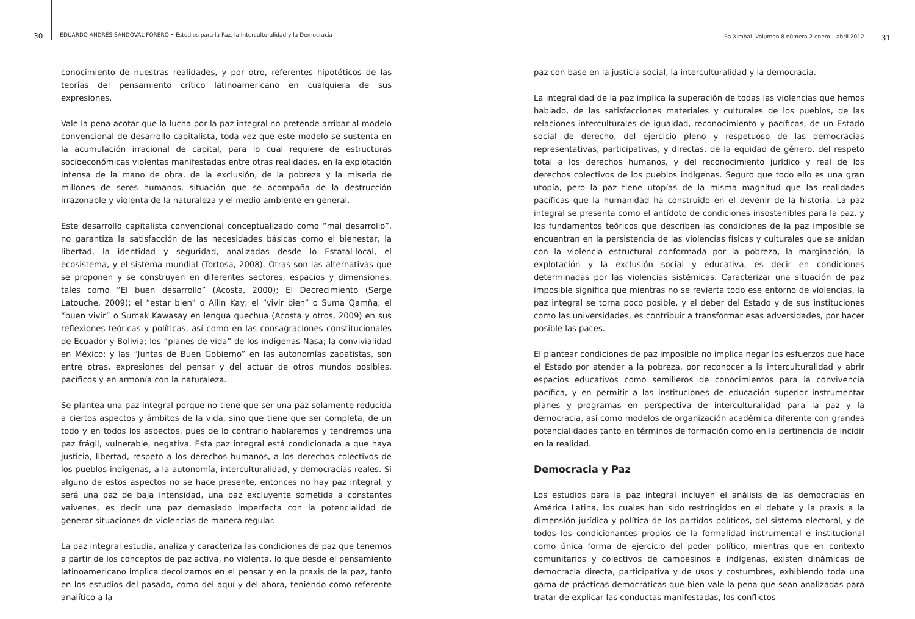30 EDUARDO ANDRÉS SANDOVAL FORERO • Estudios para la Paz, la Interculturalidad y la Democracia
Ra-Ximhai. Volumen 8 número 2 enero – abril 2012 31
conocimiento de nuestras realidades, y por otro, referentes hipotéticos de las teorías del pensamiento crítico latinoamericano en cualquiera de sus expresiones.
Vale la pena acotar que la lucha por la paz integral no pretende arribar al modelo convencional de desarrollo capitalista, toda vez que este modelo se sustenta en la acumulación irracional de capital, para lo cual requiere de estructuras socioeconómicas violentas manifestadas entre otras realidades, en la explotación intensa de la mano de obra, de la exclusión, de la pobreza y la miseria de millones de seres humanos, situación que se acompaña de la destrucción irrazonable y violenta de la naturaleza y el medio ambiente en general.
Este desarrollo capitalista convencional conceptualizado como “mal desarrollo”, no garantiza la satisfacción de las necesidades básicas como el bienestar, la libertad, la identidad y seguridad, analizadas desde lo Estatal-local, el ecosistema, y el sistema mundial (Tortosa, 2008). Otras son las alternativas que se proponen y se construyen en diferentes sectores, espacios y dimensiones, tales como “El buen desarrollo” (Acosta, 2000); El Decrecimiento (Serge Latouche, 2009); el “estar bien” o Allin Kay; el “vivir bien” o Suma Qamña; el “buen vivir” o Sumak Kawasay en lengua quechua (Acosta y otros, 2009) en sus reflexiones teóricas y políticas, así como en las consagraciones constitucionales de Ecuador y Bolivia; los “planes de vida” de los indígenas Nasa; la convivialidad en México; y las “Juntas de Buen Gobierno” en las autonomías zapatistas, son entre otras, expresiones del pensar y del actuar de otros mundos posibles, pacíficos y en armonía con la naturaleza.
Se plantea una paz integral porque no tiene que ser una paz solamente reducida a ciertos aspectos y ámbitos de la vida, sino que tiene que ser completa, de un todo y en todos los aspectos, pues de lo contrario hablaremos y tendremos una paz frágil, vulnerable, negativa. Esta paz integral está condicionada a que haya justicia, libertad, respeto a los derechos humanos, a los derechos colectivos de los pueblos indígenas, a la autonomía, interculturalidad, y democracias reales. Si alguno de estos aspectos no se hace presente, entonces no hay paz integral, y será una paz de baja intensidad, una paz excluyente sometida a constantes vaivenes, es decir una paz demasiado imperfecta con la potencialidad de generar situaciones de violencias de manera regular.
La paz integral estudia, analiza y caracteriza las condiciones de paz que tenemos a partir de los conceptos de paz activa, no violenta, lo que desde el pensamiento latinoamericano implica decolizarnos en el pensar y en la praxis de la paz, tanto en los estudios del pasado, como del aquí y del ahora, teniendo como referente analítico a la
paz con base en la justicia social, la interculturalidad y la democracia.
La integralidad de la paz implica la superación de todas las violencias que hemos hablado, de las satisfacciones materiales y culturales de los pueblos, de las relaciones interculturales de igualdad, reconocimiento y pacíficas, de un Estado social de derecho, del ejercicio pleno y respetuoso de las democracias representativas, participativas, y directas, de la equidad de género, del respeto total a los derechos humanos, y del reconocimiento jurídico y real de los derechos colectivos de los pueblos indígenas. Seguro que todo ello es una gran utopía, pero la paz tiene utopías de la misma magnitud que las realidades pacíficas que la humanidad ha construido en el devenir de la historia. La paz integral se presenta como el antídoto de condiciones insostenibles para la paz, y los fundamentos teóricos que describen las condiciones de la paz imposible se encuentran en la persistencia de las violencias físicas y culturales que se anidan con la violencia estructural conformada por la pobreza, la marginación, la explotación y la exclusión social y educativa, es decir en condiciones determinadas por las violencias sistémicas. Caracterizar una situación de paz imposible significa que mientras no se revierta todo ese entorno de violencias, la paz integral se torna poco posible, y el deber del Estado y de sus instituciones como las universidades, es contribuir a transformar esas adversidades, por hacer posible las paces.
El plantear condiciones de paz imposible no implica negar los esfuerzos que hace el Estado por atender a la pobreza, por reconocer a la interculturalidad y abrir espacios educativos como semilleros de conocimientos para la convivencia pacífica, y en permitir a las instituciones de educación superior instrumentar planes y programas en perspectiva de interculturalidad para la paz y la democracia, así como modelos de organización académica diferente con grandes potencialidades tanto en términos de formación como en la pertinencia de incidir en la realidad.
Democracia y Paz
Los estudios para la paz integral incluyen el análisis de las democracias en América Latina, los cuales han sido restringidos en el debate y la praxis a la dimensión jurídica y política de los partidos políticos, del sistema electoral, y de todos los condicionantes propios de la formalidad instrumental e institucional como única forma de ejercicio del poder político, mientras que en contexto comunitarios y colectivos de campesinos e indígenas, existen dinámicas de democracia directa, participativa y de usos y costumbres, exhibiendo toda una gama de prácticas democráticas que bien vale la pena que sean analizadas para tratar de explicar las conductas manifestadas, los conflictos